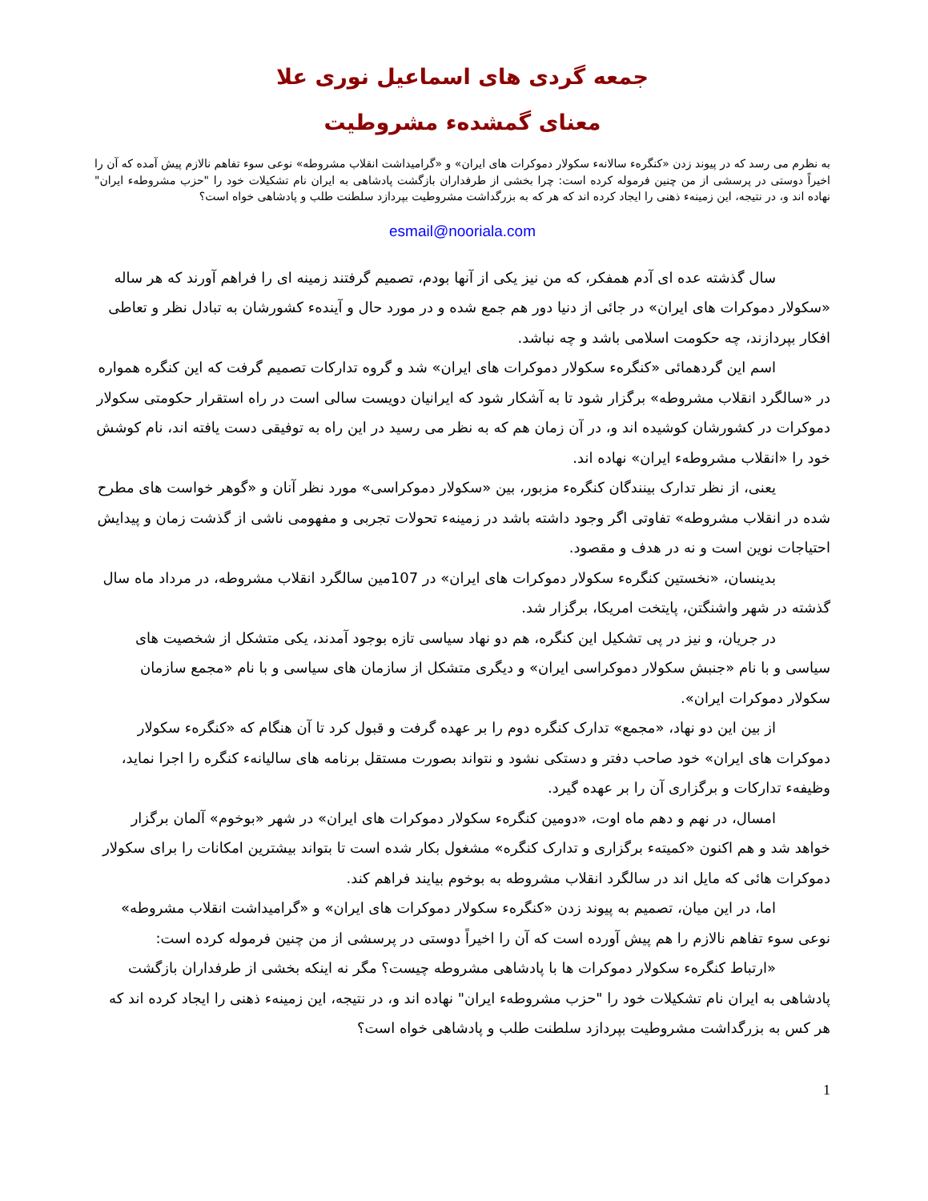جمعه گردی های اسماعیل نوری علا
معنای گمشدهء مشروطیت
به نظرم می رسد که در پیوند زدن «کنگرهء سالانهء سکولار دموکرات های ایران» و «گرامیداشت انقلاب مشروطه» نوعی سوء تفاهم نالازم پیش آمده که آن را اخیراً دوستی در پرسشی از من چنین فرموله کرده است: چرا بخشی از طرفداران بازگشت پادشاهی به ایران نام تشکیلات خود را "حزب مشروطهء ایران" نهاده اند و، در نتیجه، این زمینهء ذهنی را ایجاد کرده اند که هر که به بزرگداشت مشروطیت بپردازد سلطنت طلب و پادشاهی خواه است؟
esmail@nooriala.com
سال گذشته عده ای آدم همفکر، که من نیز یکی از آنها بودم، تصمیم گرفتند زمینه ای را فراهم آورند که هر ساله «سکولار دموکرات های ایران» در جائی از دنیا دور هم جمع شده و در مورد حال و آیندهء کشورشان به تبادل نظر و تعاطی افکار بپردازند، چه حکومت اسلامی باشد و چه نباشد.
اسم این گردهمائی «کنگرهء سکولار دموکرات های ایران» شد و گروه تدارکات تصمیم گرفت که این کنگره همواره در «سالگرد انقلاب مشروطه» برگزار شود تا به آشکار شود که ایرانیان دویست سالی است در راه استقرار حکومتی سکولار دموکرات در کشورشان کوشیده اند و، در آن زمان هم که به نظر می رسید در این راه به توفیقی دست یافته اند، نام کوشش خود را «انقلاب مشروطهء ایران» نهاده اند.
یعنی، از نظر تدارک بینندگان کنگرهء مزبور، بین «سکولار دموکراسی» مورد نظر آنان و «گوهر خواست های مطرح شده در انقلاب مشروطه» تفاوتی اگر وجود داشته باشد در زمینهء تحولات تجربی و مفهومی ناشی از گذشت زمان و پیدایش احتیاجات نوین است و نه در هدف و مقصود.
بدینسان، «نخستین کنگرهء سکولار دموکرات های ایران» در 107مین سالگرد انقلاب مشروطه، در مرداد ماه سال گذشته در شهر واشنگتن، پایتخت امریکا، برگزار شد.
در جریان، و نیز در پی تشکیل این کنگره، هم دو نهاد سیاسی تازه بوجود آمدند، یکی متشکل از شخصیت های سیاسی و با نام «جنبش سکولار دموکراسی ایران» و دیگری متشکل از سازمان های سیاسی و با نام «مجمع سازمان سکولار دموکرات ایران».
از بین این دو نهاد، «مجمع» تدارک کنگره دوم را بر عهده گرفت و قبول کرد تا آن هنگام که «کنگرهء سکولار دموکرات های ایران» خود صاحب دفتر و دستکی نشود و نتواند بصورت مستقل برنامه های سالیانهء کنگره را اجرا نماید، وظیفهء تدارکات و برگزاری آن را بر عهده گیرد.
امسال، در نهم و دهم ماه اوت، «دومین کنگرهء سکولار دموکرات های ایران» در شهر «بوخوم» آلمان برگزار خواهد شد و هم اکنون «کمیتهء برگزاری و تدارک کنگره» مشغول بکار شده است تا بتواند بیشترین امکانات را برای سکولار دموکرات هائی که مایل اند در سالگرد انقلاب مشروطه به بوخوم بیایند فراهم کند.
اما، در این میان، تصمیم به پیوند زدن «کنگرهء سکولار دموکرات های ایران» و «گرامیداشت انقلاب مشروطه» نوعی سوء تفاهم نالازم را هم پیش آورده است که آن را اخیراً دوستی در پرسشی از من چنین فرموله کرده است:
«ارتباط کنگرهء سکولار دموکرات ها با پادشاهی مشروطه چیست؟ مگر نه اینکه بخشی از طرفداران بازگشت پادشاهی به ایران نام تشکیلات خود را "حزب مشروطهء ایران" نهاده اند و، در نتیجه، این زمینهء ذهنی را ایجاد کرده اند که هر کس به بزرگداشت مشروطیت بپردازد سلطنت طلب و پادشاهی خواه است؟
1